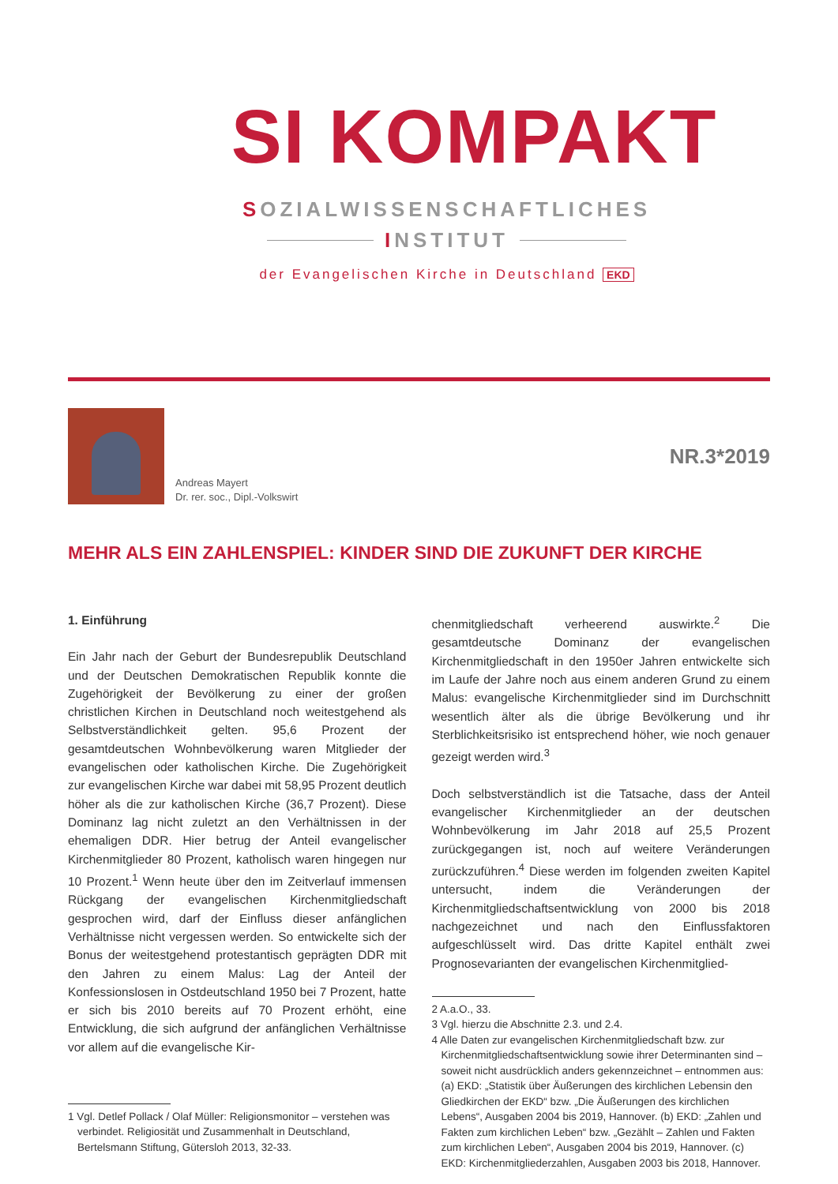SI KOMPAKT
SOZIALWISSENSCHAFTLICHES
INSTITUT
der Evangelischen Kirche in Deutschland EKD
Andreas Mayert
Dr. rer. soc., Dipl.-Volkswirt
NR.3*2019
MEHR ALS EIN ZAHLENSPIEL: KINDER SIND DIE ZUKUNFT DER KIRCHE
1. Einführung
Ein Jahr nach der Geburt der Bundesrepublik Deutschland und der Deutschen Demokratischen Republik konnte die Zugehörigkeit der Bevölkerung zu einer der großen christlichen Kirchen in Deutschland noch weitestgehend als Selbstverständlichkeit gelten. 95,6 Prozent der gesamtdeutschen Wohnbevölkerung waren Mitglieder der evangelischen oder katholischen Kirche. Die Zugehörigkeit zur evangelischen Kirche war dabei mit 58,95 Prozent deutlich höher als die zur katholischen Kirche (36,7 Prozent). Diese Dominanz lag nicht zuletzt an den Verhältnissen in der ehemaligen DDR. Hier betrug der Anteil evangelischer Kirchenmitglieder 80 Prozent, katholisch waren hingegen nur 10 Prozent.<sup>1</sup> Wenn heute über den im Zeitverlauf immensen Rückgang der evangelischen Kirchenmitgliedschaft gesprochen wird, darf der Einfluss dieser anfänglichen Verhältnisse nicht vergessen werden. So entwickelte sich der Bonus der weitestgehend protestantisch geprägten DDR mit den Jahren zu einem Malus: Lag der Anteil der Konfessionslosen in Ostdeutschland 1950 bei 7 Prozent, hatte er sich bis 2010 bereits auf 70 Prozent erhöht, eine Entwicklung, die sich aufgrund der anfänglichen Verhältnisse vor allem auf die evangelische Kir-
1 Vgl. Detlef Pollack / Olaf Müller: Religionsmonitor – verstehen was verbindet. Religiosität und Zusammenhalt in Deutschland, Bertelsmann Stiftung, Gütersloh 2013, 32-33.
chenmitgliedschaft verheerend auswirkte.<sup>2</sup> Die gesamtdeutsche Dominanz der evangelischen Kirchenmitgliedschaft in den 1950er Jahren entwickelte sich im Laufe der Jahre noch aus einem anderen Grund zu einem Malus: evangelische Kirchenmitglieder sind im Durchschnitt wesentlich älter als die übrige Bevölkerung und ihr Sterblichkeitsrisiko ist entsprechend höher, wie noch genauer gezeigt werden wird.<sup>3</sup>
Doch selbstverständlich ist die Tatsache, dass der Anteil evangelischer Kirchenmitglieder an der deutschen Wohnbevölkerung im Jahr 2018 auf 25,5 Prozent zurückgegangen ist, noch auf weitere Veränderungen zurückzuführen.<sup>4</sup> Diese werden im folgenden zweiten Kapitel untersucht, indem die Veränderungen der Kirchenmitgliedschaftsentwicklung von 2000 bis 2018 nachgezeichnet und nach den Einflussfaktoren aufgeschlüsselt wird. Das dritte Kapitel enthält zwei Prognosevarianten der evangelischen Kirchenmitglied-
2 A.a.O., 33.
3 Vgl. hierzu die Abschnitte 2.3. und 2.4.
4 Alle Daten zur evangelischen Kirchenmitgliedschaft bzw. zur Kirchenmitgliedschaftsentwicklung sowie ihrer Determinanten sind – soweit nicht ausdrücklich anders gekennzeichnet – entnommen aus: (a) EKD: „Statistik über Äußerungen des kirchlichen Lebensin den Gliedkirchen der EKD“ bzw. „Die Äußerungen des kirchlichen Lebens“, Ausgaben 2004 bis 2019, Hannover. (b) EKD: „Zahlen und Fakten zum kirchlichen Leben“ bzw. „Gezählt – Zahlen und Fakten zum kirchlichen Leben“, Ausgaben 2004 bis 2019, Hannover. (c) EKD: Kirchenmitgliederzahlen, Ausgaben 2003 bis 2018, Hannover.